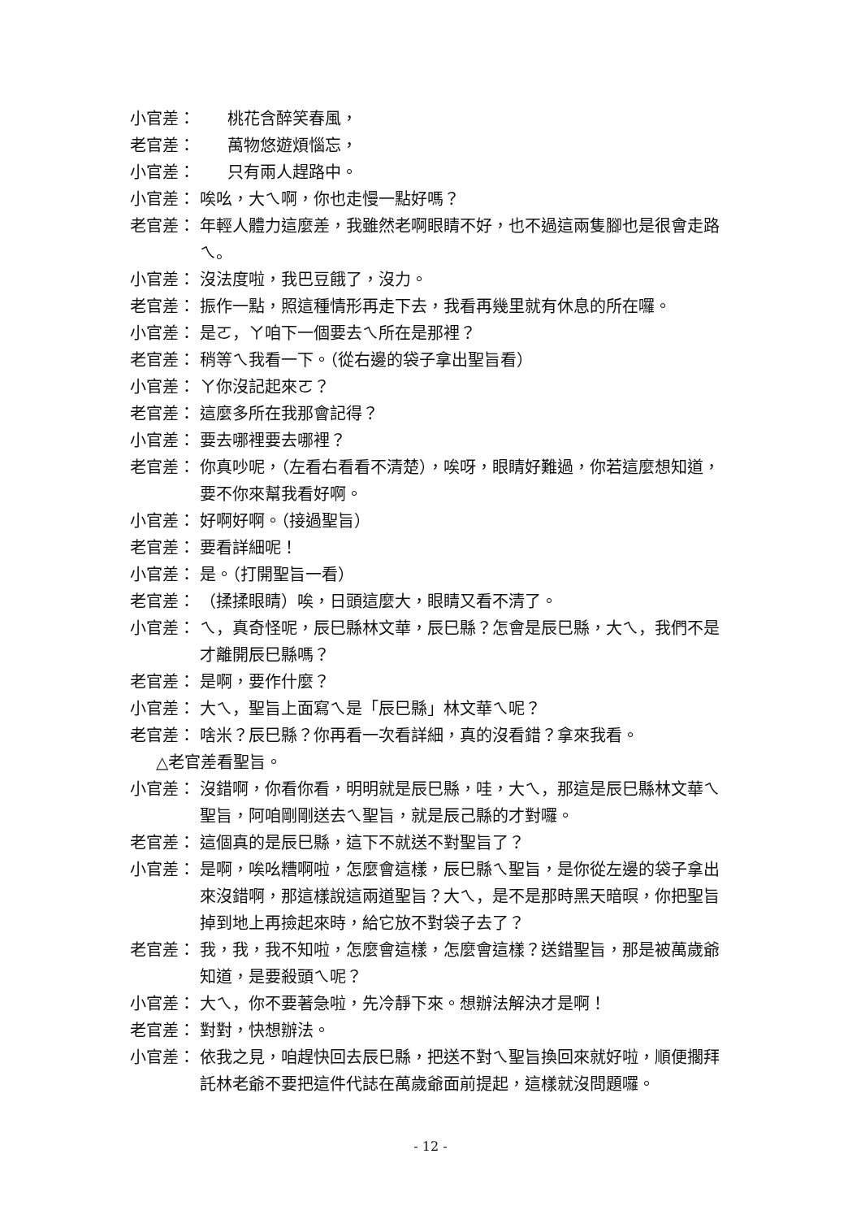小官差： 桃花含醉笑春風，
老官差： 萬物悠遊煩惱忘，
小官差： 只有兩人趕路中。
小官差： 唉吆，大ㄟ啊，你也走慢一點好嗎？
老官差： 年輕人體力這麼差，我雖然老啊眼睛不好，也不過這兩隻腳也是很會走路ㄟ。
小官差： 沒法度啦，我巴豆餓了，沒力。
老官差： 振作一點，照這種情形再走下去，我看再幾里就有休息的所在囉。
小官差： 是ㄛ，ㄚ咱下一個要去ㄟ所在是那裡？
老官差： 稍等ㄟ我看一下。（從右邊的袋子拿出聖旨看）
小官差： ㄚ你沒記起來ㄛ？
老官差： 這麼多所在我那會記得？
小官差： 要去哪裡要去哪裡？
老官差： 你真吵呢，（左看右看看不清楚），唉呀，眼睛好難過，你若這麼想知道，要不你來幫我看好啊。
小官差： 好啊好啊。（接過聖旨）
老官差： 要看詳細呢！
小官差： 是。（打開聖旨一看）
老官差： （揉揉眼睛）唉，日頭這麼大，眼睛又看不清了。
小官差： ㄟ，真奇怪呢，辰巳縣林文華，辰巳縣？怎會是辰巳縣，大ㄟ，我們不是才離開辰巳縣嗎？
老官差： 是啊，要作什麼？
小官差： 大ㄟ，聖旨上面寫ㄟ是「辰巳縣」林文華ㄟ呢？
老官差： 啥米？辰巳縣？你再看一次看詳細，真的沒看錯？拿來我看。
△老官差看聖旨。
小官差： 沒錯啊，你看你看，明明就是辰巳縣，哇，大ㄟ，那這是辰巳縣林文華ㄟ聖旨，阿咱剛剛送去ㄟ聖旨，就是辰己縣的才對囉。
老官差： 這個真的是辰巳縣，這下不就送不對聖旨了？
小官差： 是啊，唉吆糟啊啦，怎麼會這樣，辰巳縣ㄟ聖旨，是你從左邊的袋子拿出來沒錯啊，那這樣說這兩道聖旨？大ㄟ，是不是那時黑天暗暝，你把聖旨掉到地上再撿起來時，給它放不對袋子去了？
老官差： 我，我，我不知啦，怎麼會這樣，怎麼會這樣？送錯聖旨，那是被萬歲爺知道，是要殺頭ㄟ呢？
小官差： 大ㄟ，你不要著急啦，先冷靜下來。想辦法解決才是啊！
老官差： 對對，快想辦法。
小官差： 依我之見，咱趕快回去辰巳縣，把送不對ㄟ聖旨換回來就好啦，順便擱拜託林老爺不要把這件代誌在萬歲爺面前提起，這樣就沒問題囉。
- 12 -